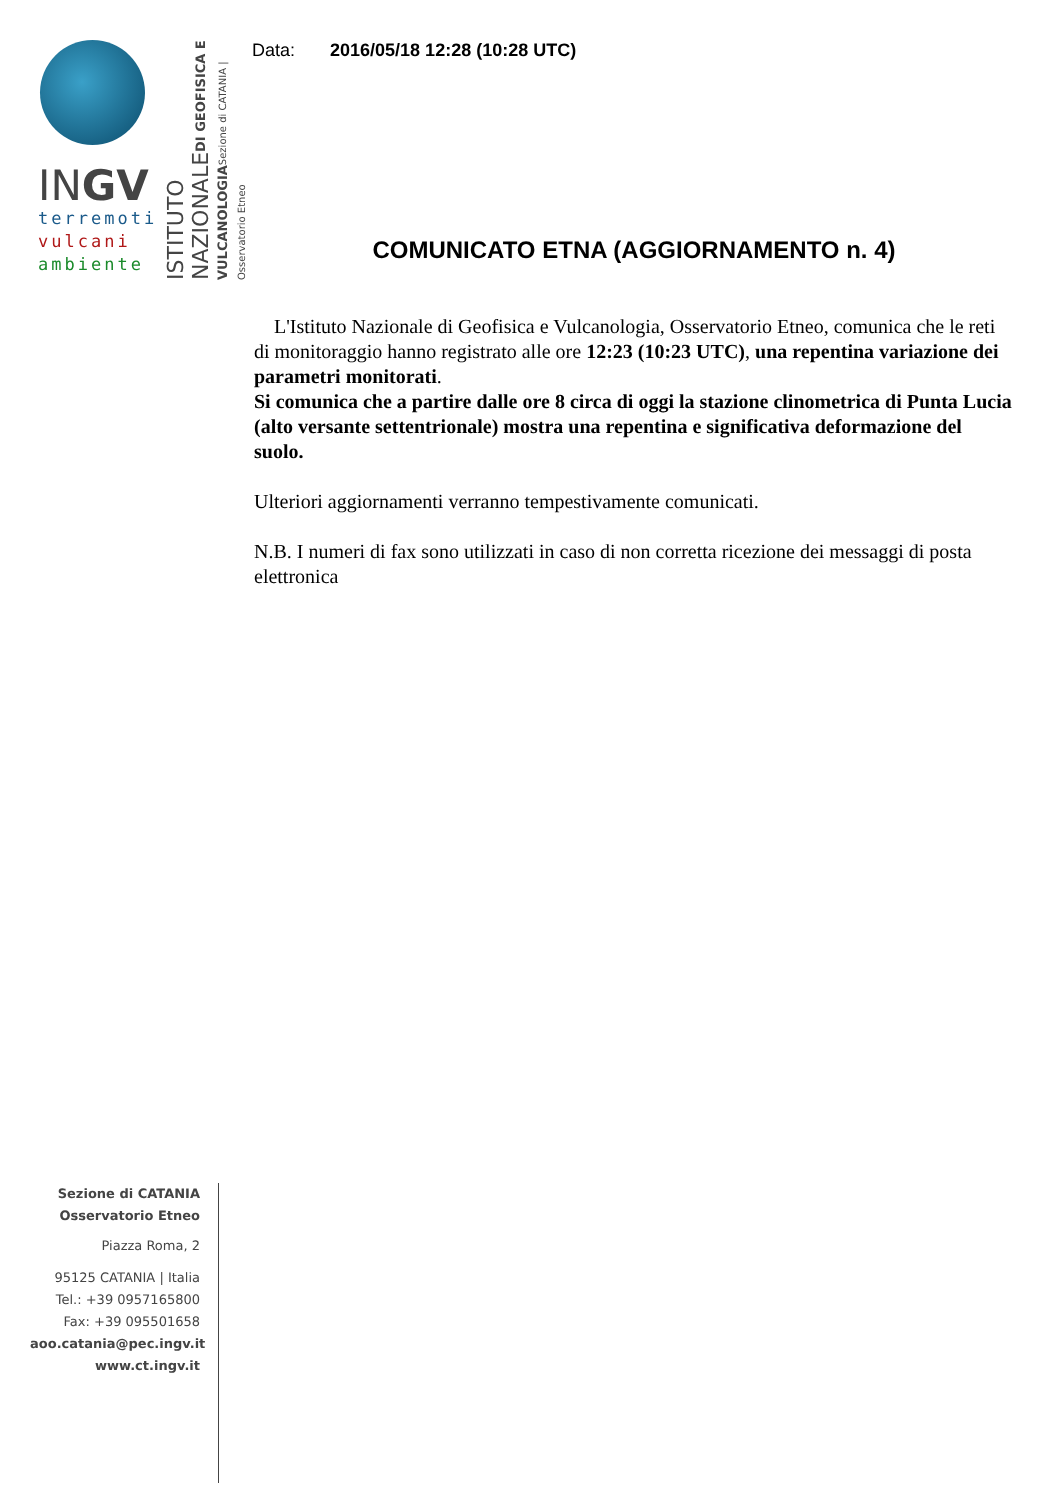INGV
terremoti
vulcani
ambiente
ISTITUTO NAZIONALE DI GEOFISICA E VULCANOLOGIA Sezione di CATANIA | Osservatorio Etneo
Data: 2016/05/18 12:28 (10:28 UTC)
COMUNICATO ETNA (AGGIORNAMENTO n. 4)
L'Istituto Nazionale di Geofisica e Vulcanologia, Osservatorio Etneo, comunica che le reti di monitoraggio hanno registrato alle ore 12:23 (10:23 UTC), una repentina variazione dei parametri monitorati.
Si comunica che a partire dalle ore 8 circa di oggi la stazione clinometrica di Punta Lucia (alto versante settentrionale) mostra una repentina e significativa deformazione del suolo.
Ulteriori aggiornamenti verranno tempestivamente comunicati.
N.B. I numeri di fax sono utilizzati in caso di non corretta ricezione dei messaggi di posta elettronica
Sezione di CATANIA
Osservatorio Etneo
Piazza Roma, 2
95125 CATANIA | Italia
Tel.: +39 0957165800
Fax: +39 095501658
aoo.catania@pec.ingv.it
www.ct.ingv.it